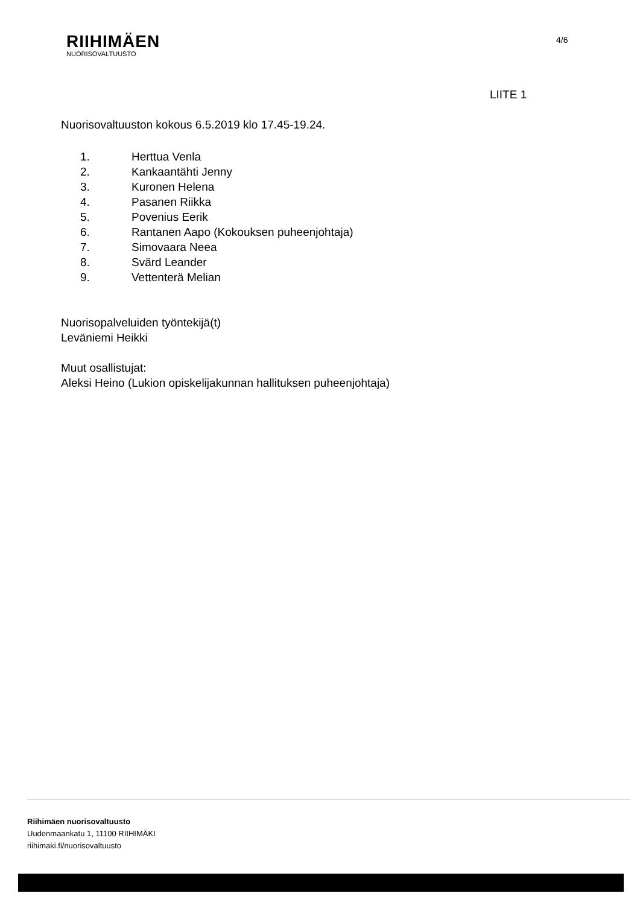RIIHIMÄEN
NUORISOVALTUUSTO
4/6
LIITE 1
Nuorisovaltuuston kokous 6.5.2019 klo 17.45-19.24.
1. Herttua Venla
2. Kankaantähti Jenny
3. Kuronen Helena
4. Pasanen Riikka
5. Povenius Eerik
6. Rantanen Aapo (Kokouksen puheenjohtaja)
7. Simovaara Neea
8. Svärd Leander
9. Vettenterä Melian
Nuorisopalveluiden työntekijä(t)
Leväniemi Heikki
Muut osallistujat:
Aleksi Heino (Lukion opiskelijakunnan hallituksen puheenjohtaja)
Riihimäen nuorisovaltuusto
Uudenmaankatu 1, 11100 RIIHIMÄKI
riihimaki.fi/nuorisovaltuusto